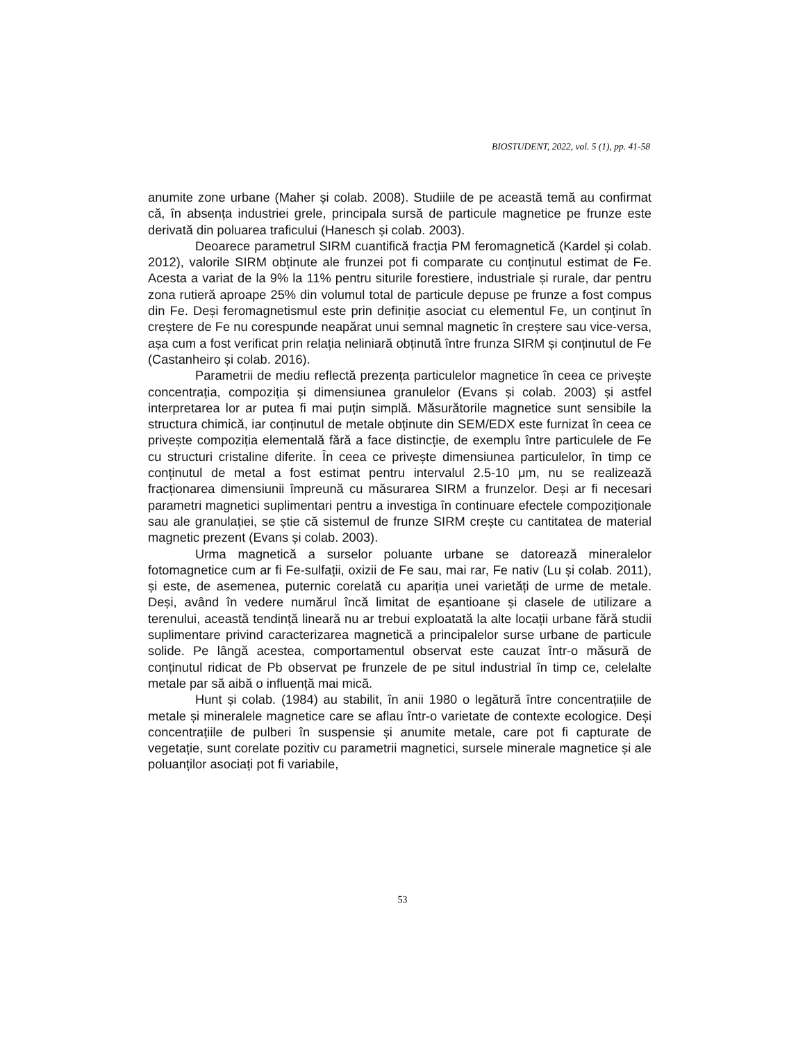BIOSTUDENT, 2022, vol. 5 (1), pp. 41-58
anumite zone urbane (Maher și colab. 2008). Studiile de pe această temă au confirmat că, în absența industriei grele, principala sursă de particule magnetice pe frunze este derivată din poluarea traficului (Hanesch și colab. 2003).
Deoarece parametrul SIRM cuantifică fracția PM feromagnetică (Kardel și colab. 2012), valorile SIRM obținute ale frunzei pot fi comparate cu conținutul estimat de Fe. Acesta a variat de la 9% la 11% pentru siturile forestiere, industriale și rurale, dar pentru zona rutieră aproape 25% din volumul total de particule depuse pe frunze a fost compus din Fe. Deși feromagnetismul este prin definiție asociat cu elementul Fe, un conținut în creștere de Fe nu corespunde neapărat unui semnal magnetic în creștere sau vice-versa, așa cum a fost verificat prin relația neliniară obținută între frunza SIRM și conținutul de Fe (Castanheiro și colab. 2016).
Parametrii de mediu reflectă prezența particulelor magnetice în ceea ce privește concentrația, compoziția și dimensiunea granulelor (Evans și colab. 2003) și astfel interpretarea lor ar putea fi mai puțin simplă. Măsurătorile magnetice sunt sensibile la structura chimică, iar conținutul de metale obținute din SEM/EDX este furnizat în ceea ce privește compoziția elementală fără a face distincție, de exemplu între particulele de Fe cu structuri cristaline diferite. În ceea ce privește dimensiunea particulelor, în timp ce conținutul de metal a fost estimat pentru intervalul 2.5-10 μm, nu se realizează fracționarea dimensiunii împreună cu măsurarea SIRM a frunzelor. Deși ar fi necesari parametri magnetici suplimentari pentru a investiga în continuare efectele compoziționale sau ale granulației, se știe că sistemul de frunze SIRM crește cu cantitatea de material magnetic prezent (Evans și colab. 2003).
Urma magnetică a surselor poluante urbane se datorează mineralelor fotomagnetice cum ar fi Fe-sulfații, oxizii de Fe sau, mai rar, Fe nativ (Lu și colab. 2011), și este, de asemenea, puternic corelată cu apariția unei varietăți de urme de metale. Deși, având în vedere numărul încă limitat de eșantioane și clasele de utilizare a terenului, această tendință lineară nu ar trebui exploatată la alte locații urbane fără studii suplimentare privind caracterizarea magnetică a principalelor surse urbane de particule solide. Pe lângă acestea, comportamentul observat este cauzat într-o măsură de conținutul ridicat de Pb observat pe frunzele de pe situl industrial în timp ce, celelalte metale par să aibă o influență mai mică.
Hunt și colab. (1984) au stabilit, în anii 1980 o legătură între concentrațiile de metale și mineralele magnetice care se aflau într-o varietate de contexte ecologice. Deși concentrațiile de pulberi în suspensie și anumite metale, care pot fi capturate de vegetație, sunt corelate pozitiv cu parametrii magnetici, sursele minerale magnetice și ale poluanților asociați pot fi variabile,
53